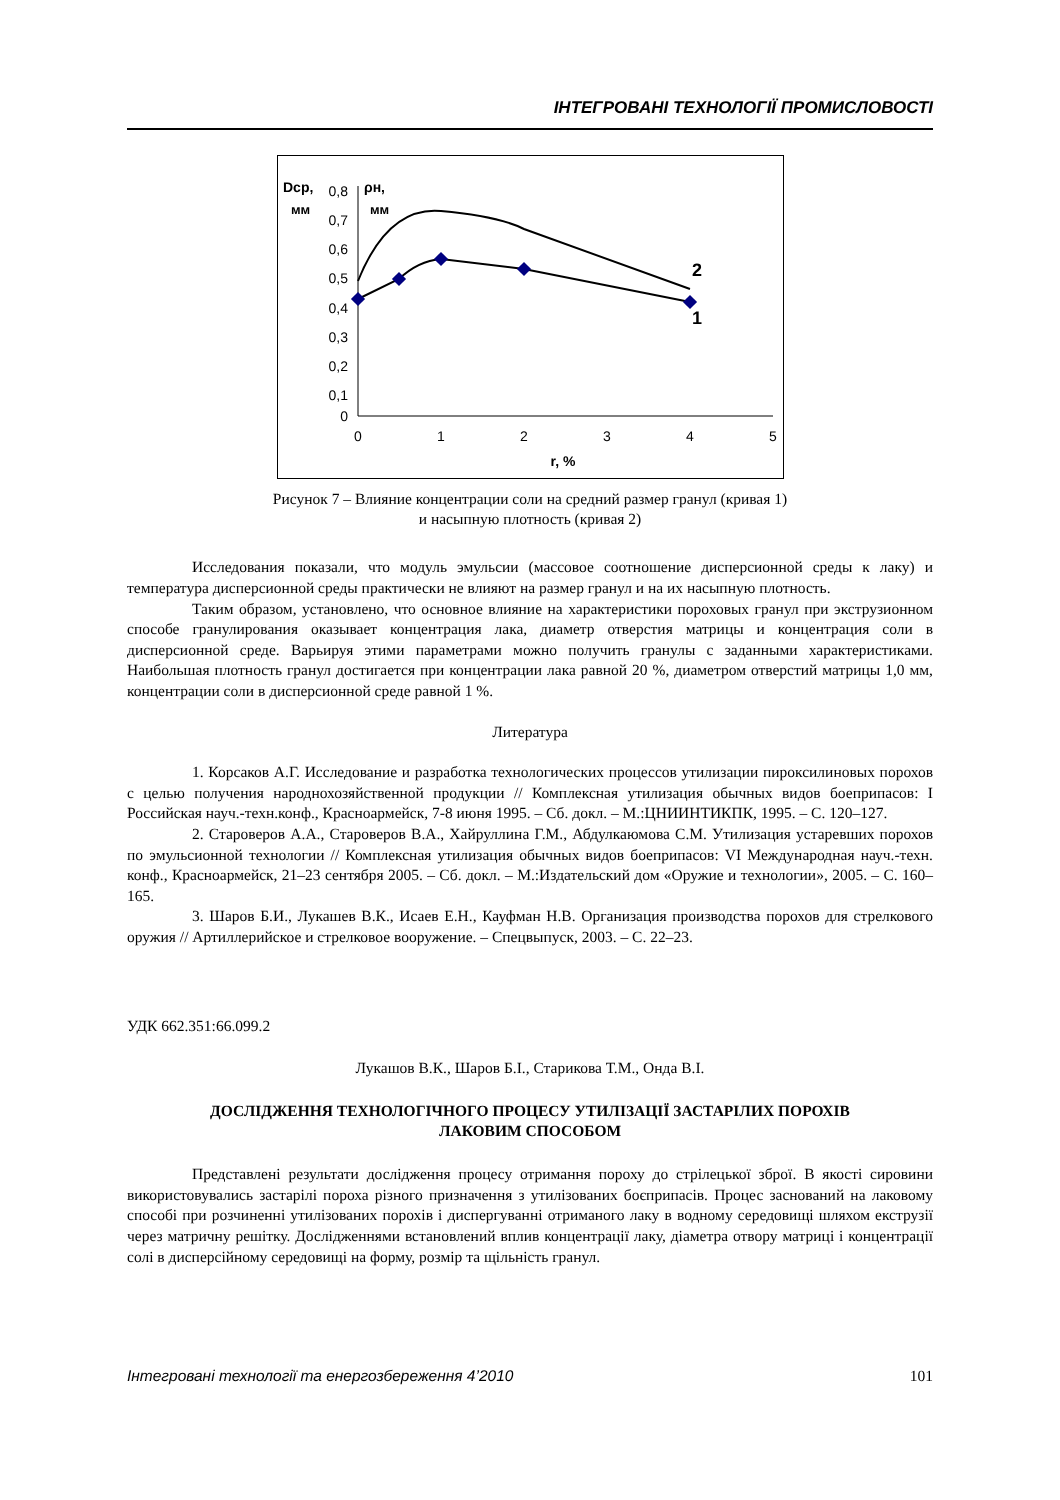ІНТЕГРОВАНІ ТЕХНОЛОГІЇ ПРОМИСЛОВОСТІ
Dcp,
мм
ρн,
мм
0,8
0,7
0,6
0,5
0,4
0,3
0,2
0,1
0
0
1
2
3
4
5
r, %
2
1
Рисунок 7 – Влияние концентрации соли на средний размер гранул (кривая 1)
и насыпную плотность (кривая 2)
Исследования показали, что модуль эмульсии (массовое соотношение дисперсионной среды к лаку) и температура дисперсионной среды практически не влияют на размер гранул и на их насыпную плотность.
Таким образом, установлено, что основное влияние на характеристики пороховых гранул при экструзионном способе гранулирования оказывает концентрация лака, диаметр отверстия матрицы и концентрация соли в дисперсионной среде. Варьируя этими параметрами можно получить гранулы с заданными характеристиками. Наибольшая плотность гранул достигается при концентрации лака равной 20 %, диаметром отверстий матрицы 1,0 мм, концентрации соли в дисперсионной среде равной 1 %.
Литература
1. Корсаков А.Г. Исследование и разработка технологических процессов утилизации пироксилиновых порохов с целью получения народнохозяйственной продукции // Комплексная утилизация обычных видов боеприпасов: I Российская науч.-техн.конф., Красноармейск, 7-8 июня 1995. – Сб. докл. – М.:ЦНИИНТИКПК, 1995. – С. 120–127.
2. Староверов А.А., Староверов В.А., Хайруллина Г.М., Абдулкаюмова С.М. Утилизация устаревших порохов по эмульсионной технологии // Комплексная утилизация обычных видов боеприпасов: VI Международная науч.-техн. конф., Красноармейск, 21–23 сентября 2005. – Сб. докл. – М.:Издательский дом «Оружие и технологии», 2005. – С. 160–165.
3. Шаров Б.И., Лукашев В.К., Исаев Е.Н., Кауфман Н.В. Организация производства порохов для стрелкового оружия // Артиллерийское и стрелковое вооружение. – Спецвыпуск, 2003. – С. 22–23.
УДК 662.351:66.099.2
Лукашов В.К., Шаров Б.І., Старикова Т.М., Онда В.І.
ДОСЛІДЖЕННЯ ТЕХНОЛОГІЧНОГО ПРОЦЕСУ УТИЛІЗАЦІЇ ЗАСТАРІЛИХ ПОРОХІВ
ЛАКОВИМ СПОСОБОМ
Представлені результати дослідження процесу отримання пороху до стрілецької зброї. В якості сировини використовувались застарілі пороха різного призначення з утилізованих боєприпасів. Процес заснований на лаковому способі при розчиненні утилізованих порохів і диспергуванні отриманого лаку в водному середовищі шляхом екструзії через матричну решітку. Дослідженнями встановлений вплив концентрації лаку, діаметра отвору матриці і концентрації солі в дисперсійному середовищі на форму, розмір та щільність гранул.
Інтегровані технології та енергозбереження 4’2010 101